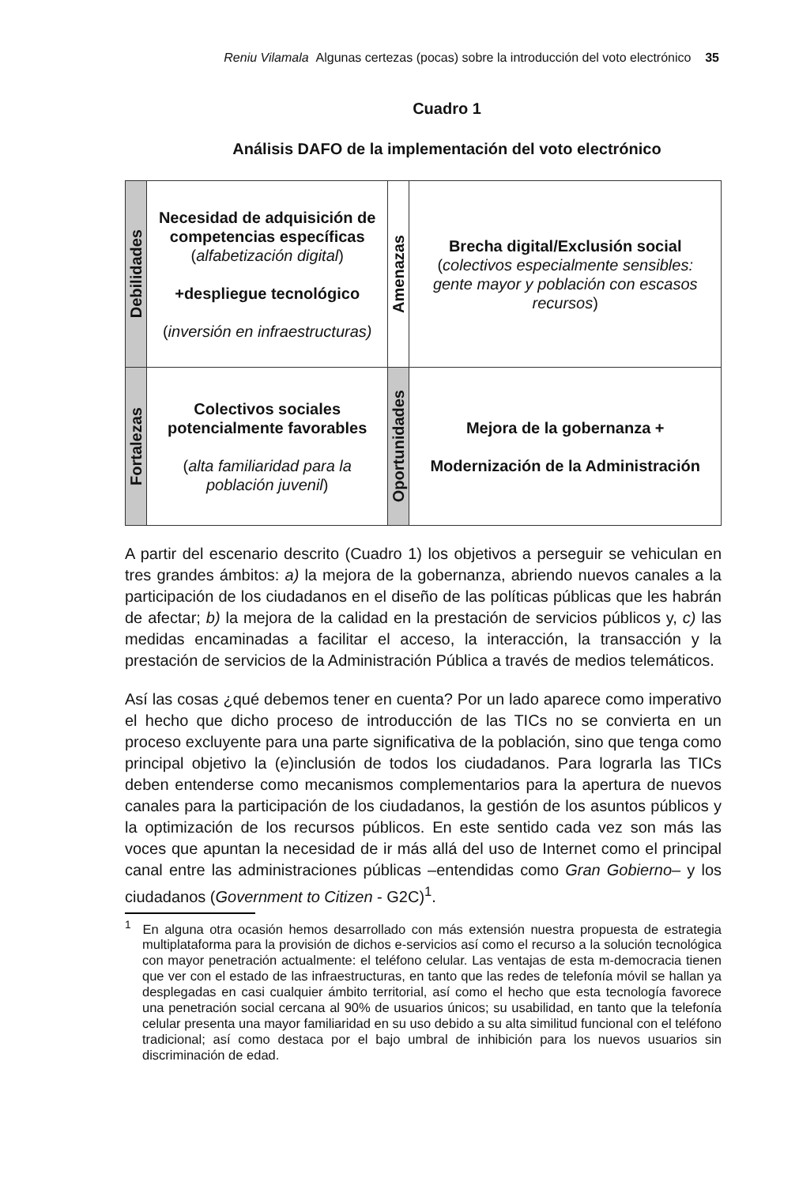Reniu Vilamala Algunas certezas (pocas) sobre la introducción del voto electrónico 35
Cuadro 1
Análisis DAFO de la implementación del voto electrónico
| Debilidades | Necesidad de adquisición de competencias específicas ( alfabetización digital ) +despliegue tecnológico ( inversión en infraestructuras) | Amenazas | Brecha digital/Exclusión social ( colectivos especialmente sensibles: gente mayor y población con escasos recursos ) |
| Fortalezas | Colectivos sociales potencialmente favorables ( alta familiaridad para la población juvenil ) | Oportunidades | Mejora de la gobernanza + Modernización de la Administración |
A partir del escenario descrito (Cuadro 1) los objetivos a perseguir se vehiculan en tres grandes ámbitos: a) la mejora de la gobernanza, abriendo nuevos canales a la participación de los ciudadanos en el diseño de las políticas públicas que les habrán de afectar; b) la mejora de la calidad en la prestación de servicios públicos y, c) las medidas encaminadas a facilitar el acceso, la interacción, la transacción y la prestación de servicios de la Administración Pública a través de medios telemáticos.
Así las cosas ¿qué debemos tener en cuenta? Por un lado aparece como imperativo el hecho que dicho proceso de introducción de las TICs no se convierta en un proceso excluyente para una parte significativa de la población, sino que tenga como principal objetivo la (e)inclusión de todos los ciudadanos. Para lograrla las TICs deben entenderse como mecanismos complementarios para la apertura de nuevos canales para la participación de los ciudadanos, la gestión de los asuntos públicos y la optimización de los recursos públicos. En este sentido cada vez son más las voces que apuntan la necesidad de ir más allá del uso de Internet como el principal canal entre las administraciones públicas –entendidas como Gran Gobierno– y los ciudadanos (Government to Citizen - G2C)<sup>1</sup>.
<sup>1</sup> En alguna otra ocasión hemos desarrollado con más extensión nuestra propuesta de estrategia multiplataforma para la provisión de dichos e-servicios así como el recurso a la solución tecnológica con mayor penetración actualmente: el teléfono celular. Las ventajas de esta m-democracia tienen que ver con el estado de las infraestructuras, en tanto que las redes de telefonía móvil se hallan ya desplegadas en casi cualquier ámbito territorial, así como el hecho que esta tecnología favorece una penetración social cercana al 90% de usuarios únicos; su usabilidad, en tanto que la telefonía celular presenta una mayor familiaridad en su uso debido a su alta similitud funcional con el teléfono tradicional; así como destaca por el bajo umbral de inhibición para los nuevos usuarios sin discriminación de edad.